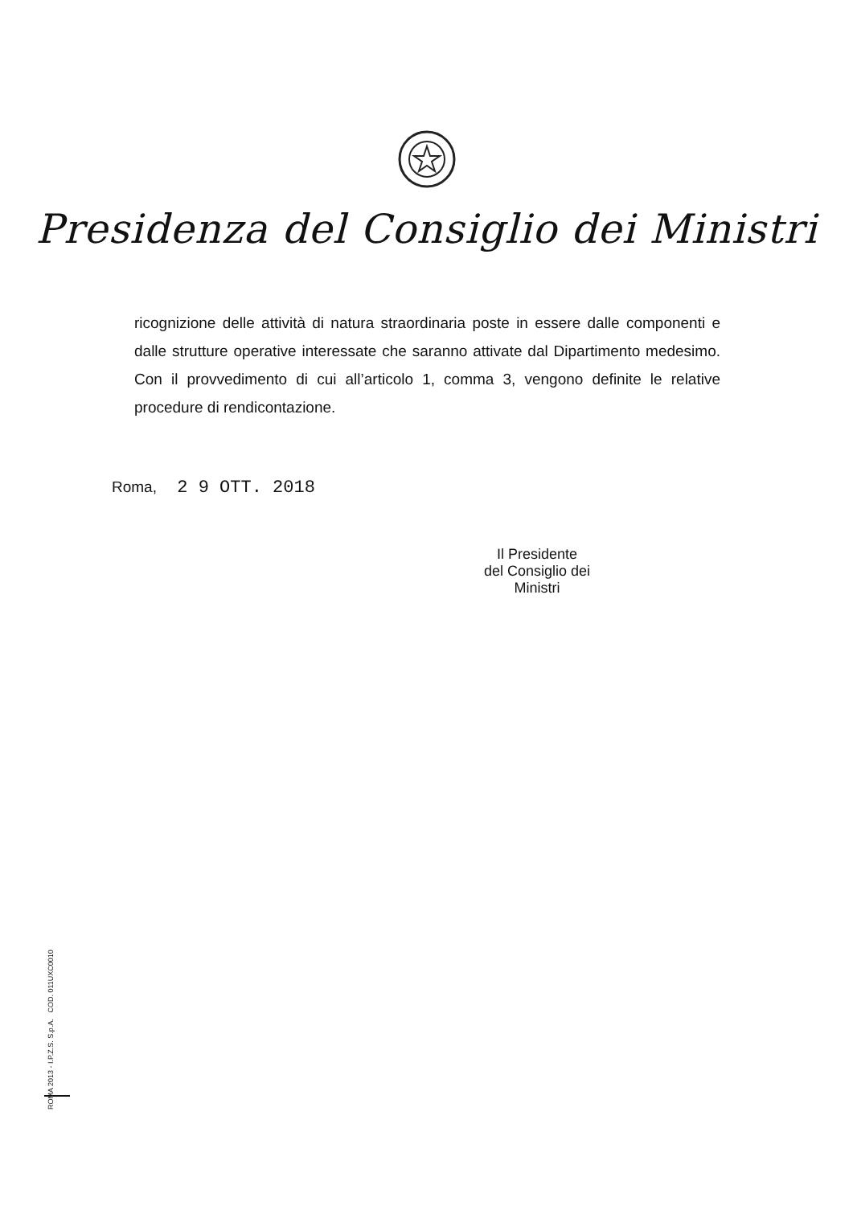Presidenza del Consiglio dei Ministri
ricognizione delle attività di natura straordinaria poste in essere dalle componenti e dalle strutture operative interessate che saranno attivate dal Dipartimento medesimo. Con il provvedimento di cui all’articolo 1, comma 3, vengono definite le relative procedure di rendicontazione.
Roma, 2 9 OTT. 2018
Il Presidente
del Consiglio dei Ministri
ROMA 2013 - I.P.Z.S. S.p.A. COD. 011UXC0010